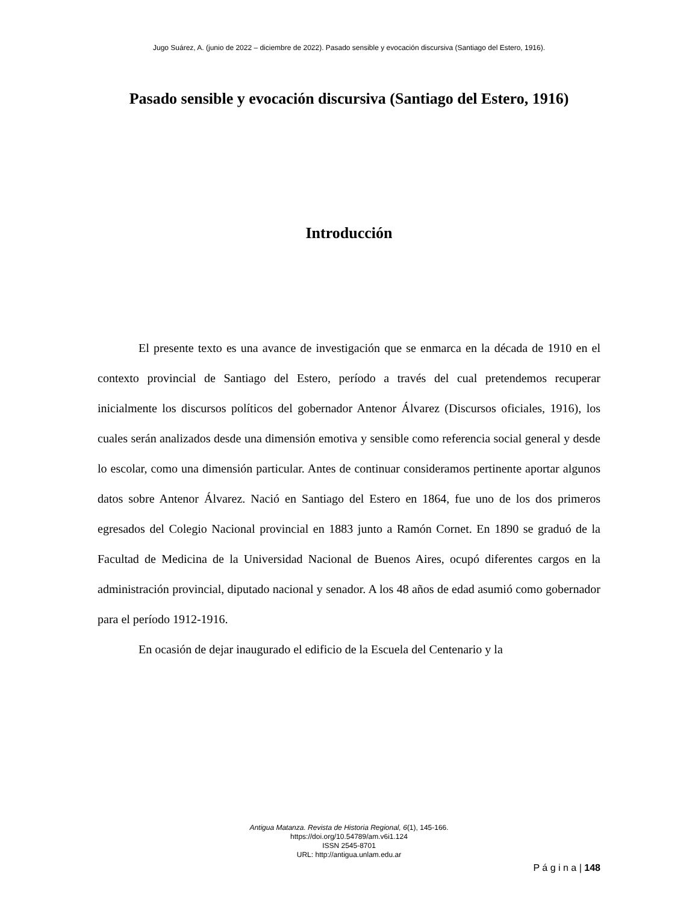Jugo Suárez, A. (junio de 2022 – diciembre de 2022). Pasado sensible y evocación discursiva (Santiago del Estero, 1916).
Pasado sensible y evocación discursiva (Santiago del Estero, 1916)
Introducción
El presente texto es una avance de investigación que se enmarca en la década de 1910 en el contexto provincial de Santiago del Estero, período a través del cual pretendemos recuperar inicialmente los discursos políticos del gobernador Antenor Álvarez (Discursos oficiales, 1916), los cuales serán analizados desde una dimensión emotiva y sensible como referencia social general y desde lo escolar, como una dimensión particular. Antes de continuar consideramos pertinente aportar algunos datos sobre Antenor Álvarez. Nació en Santiago del Estero en 1864, fue uno de los dos primeros egresados del Colegio Nacional provincial en 1883 junto a Ramón Cornet. En 1890 se graduó de la Facultad de Medicina de la Universidad Nacional de Buenos Aires, ocupó diferentes cargos en la administración provincial, diputado nacional y senador. A los 48 años de edad asumió como gobernador para el período 1912-1916.
En ocasión de dejar inaugurado el edificio de la Escuela del Centenario y la
Antigua Matanza. Revista de Historia Regional, 6(1), 145-166.
https://doi.org/10.54789/am.v6i1.124
ISSN 2545-8701
URL: http://antigua.unlam.edu.ar
P á g i n a | 148